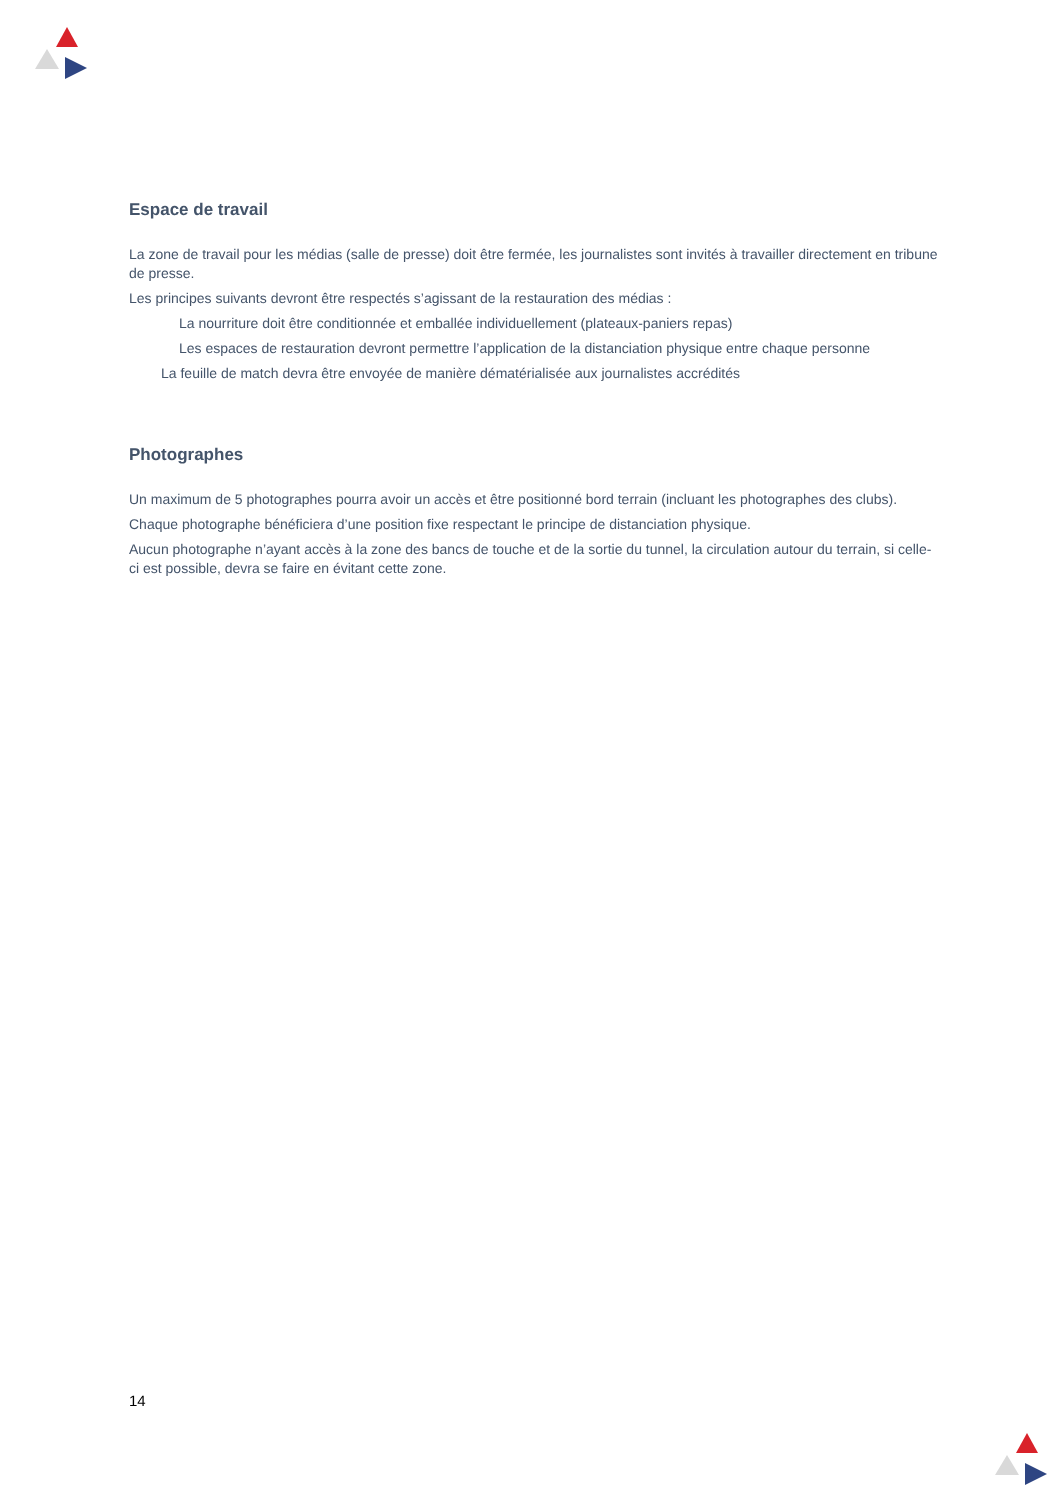Espace de travail
La zone de travail pour les médias (salle de presse) doit être fermée, les journalistes sont invités à travailler directement en tribune de presse.
Les principes suivants devront être respectés s’agissant de la restauration des médias :
La nourriture doit être conditionnée et emballée individuellement (plateaux-paniers repas)
Les espaces de restauration devront permettre l’application de la distanciation physique entre chaque personne
La feuille de match devra être envoyée de manière dématérialisée aux journalistes accrédités
Photographes
Un maximum de 5 photographes pourra avoir un accès et être positionné bord terrain (incluant les photographes des clubs).
Chaque photographe bénéficiera d’une position fixe respectant le principe de distanciation physique.
Aucun photographe n’ayant accès à la zone des bancs de touche et de la sortie du tunnel, la circulation autour du terrain, si celle-ci est possible, devra se faire en évitant cette zone.
14